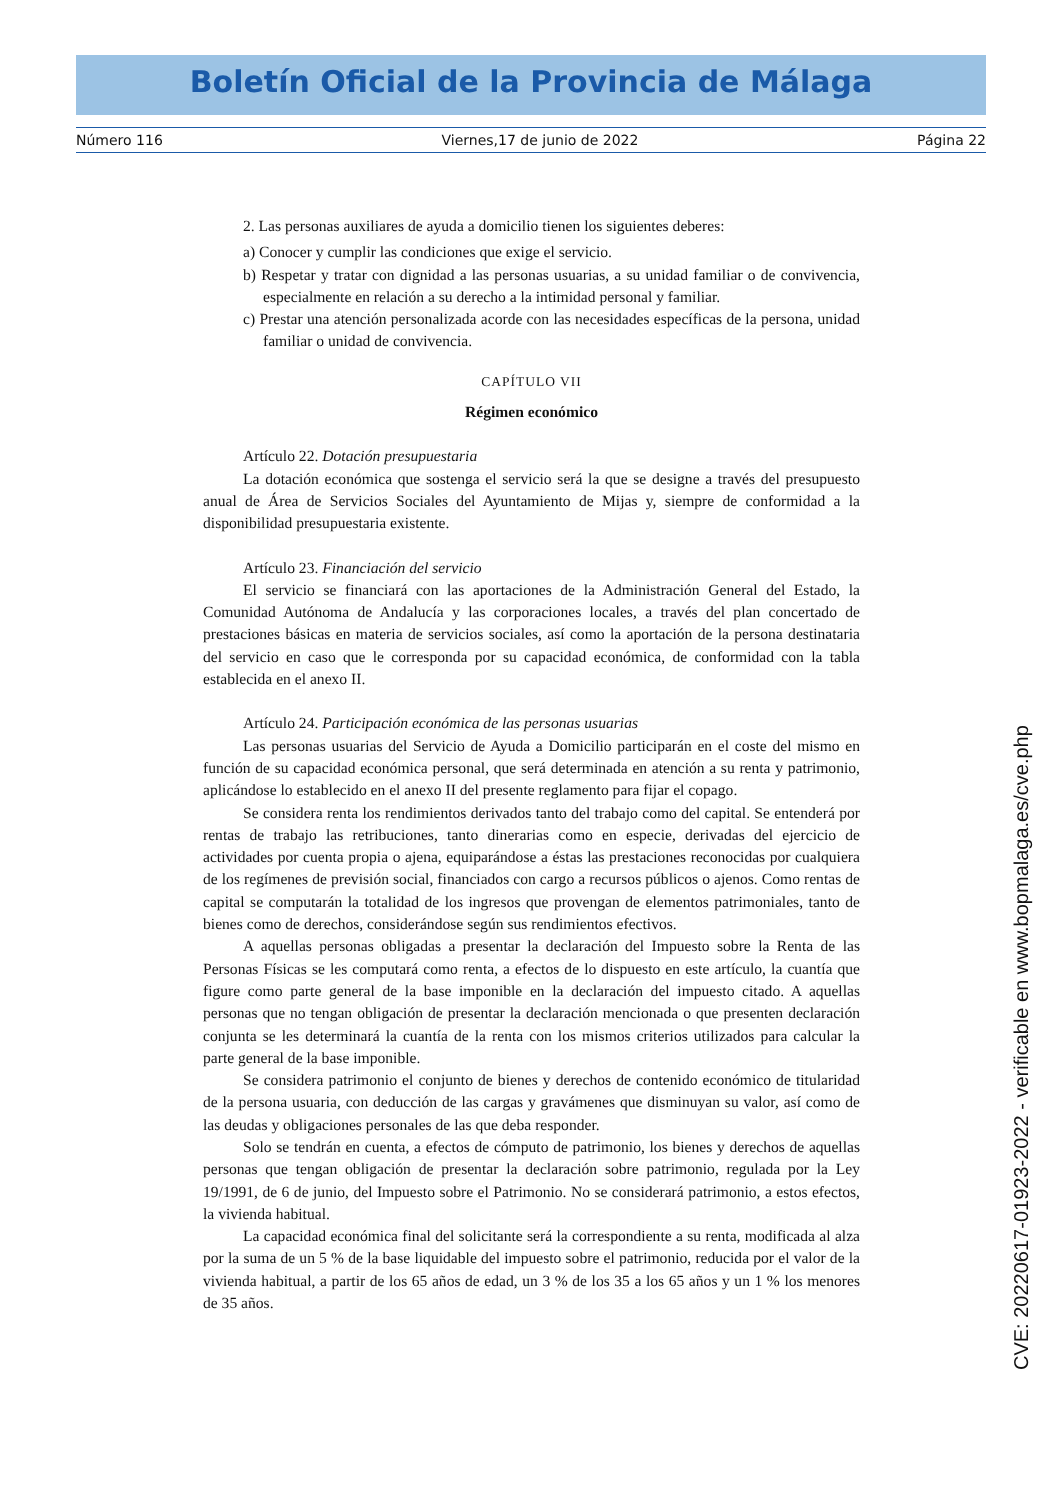Boletín Oficial de la Provincia de Málaga
Número 116 Viernes,17 de junio de 2022 Página 22
2. Las personas auxiliares de ayuda a domicilio tienen los siguientes deberes:
a) Conocer y cumplir las condiciones que exige el servicio.
b) Respetar y tratar con dignidad a las personas usuarias, a su unidad familiar o de convivencia, especialmente en relación a su derecho a la intimidad personal y familiar.
c) Prestar una atención personalizada acorde con las necesidades específicas de la persona, unidad familiar o unidad de convivencia.
CAPÍTULO VII
Régimen económico
Artículo 22. Dotación presupuestaria
La dotación económica que sostenga el servicio será la que se designe a través del presupuesto anual de Área de Servicios Sociales del Ayuntamiento de Mijas y, siempre de conformidad a la disponibilidad presupuestaria existente.
Artículo 23. Financiación del servicio
El servicio se financiará con las aportaciones de la Administración General del Estado, la Comunidad Autónoma de Andalucía y las corporaciones locales, a través del plan concertado de prestaciones básicas en materia de servicios sociales, así como la aportación de la persona destinataria del servicio en caso que le corresponda por su capacidad económica, de conformidad con la tabla establecida en el anexo II.
Artículo 24. Participación económica de las personas usuarias
Las personas usuarias del Servicio de Ayuda a Domicilio participarán en el coste del mismo en función de su capacidad económica personal, que será determinada en atención a su renta y patrimonio, aplicándose lo establecido en el anexo II del presente reglamento para fijar el copago.
Se considera renta los rendimientos derivados tanto del trabajo como del capital. Se entenderá por rentas de trabajo las retribuciones, tanto dinerarias como en especie, derivadas del ejercicio de actividades por cuenta propia o ajena, equiparándose a éstas las prestaciones reconocidas por cualquiera de los regímenes de previsión social, financiados con cargo a recursos públicos o ajenos. Como rentas de capital se computarán la totalidad de los ingresos que provengan de elementos patrimoniales, tanto de bienes como de derechos, considerándose según sus rendimientos efectivos.
A aquellas personas obligadas a presentar la declaración del Impuesto sobre la Renta de las Personas Físicas se les computará como renta, a efectos de lo dispuesto en este artículo, la cuantía que figure como parte general de la base imponible en la declaración del impuesto citado. A aquellas personas que no tengan obligación de presentar la declaración mencionada o que presenten declaración conjunta se les determinará la cuantía de la renta con los mismos criterios utilizados para calcular la parte general de la base imponible.
Se considera patrimonio el conjunto de bienes y derechos de contenido económico de titularidad de la persona usuaria, con deducción de las cargas y gravámenes que disminuyan su valor, así como de las deudas y obligaciones personales de las que deba responder.
Solo se tendrán en cuenta, a efectos de cómputo de patrimonio, los bienes y derechos de aquellas personas que tengan obligación de presentar la declaración sobre patrimonio, regulada por la Ley 19/1991, de 6 de junio, del Impuesto sobre el Patrimonio. No se considerará patrimonio, a estos efectos, la vivienda habitual.
La capacidad económica final del solicitante será la correspondiente a su renta, modificada al alza por la suma de un 5 % de la base liquidable del impuesto sobre el patrimonio, reducida por el valor de la vivienda habitual, a partir de los 65 años de edad, un 3 % de los 35 a los 65 años y un 1 % los menores de 35 años.
CVE: 20220617-01923-2022 - verificable en www.bopmalaga.es/cve.php